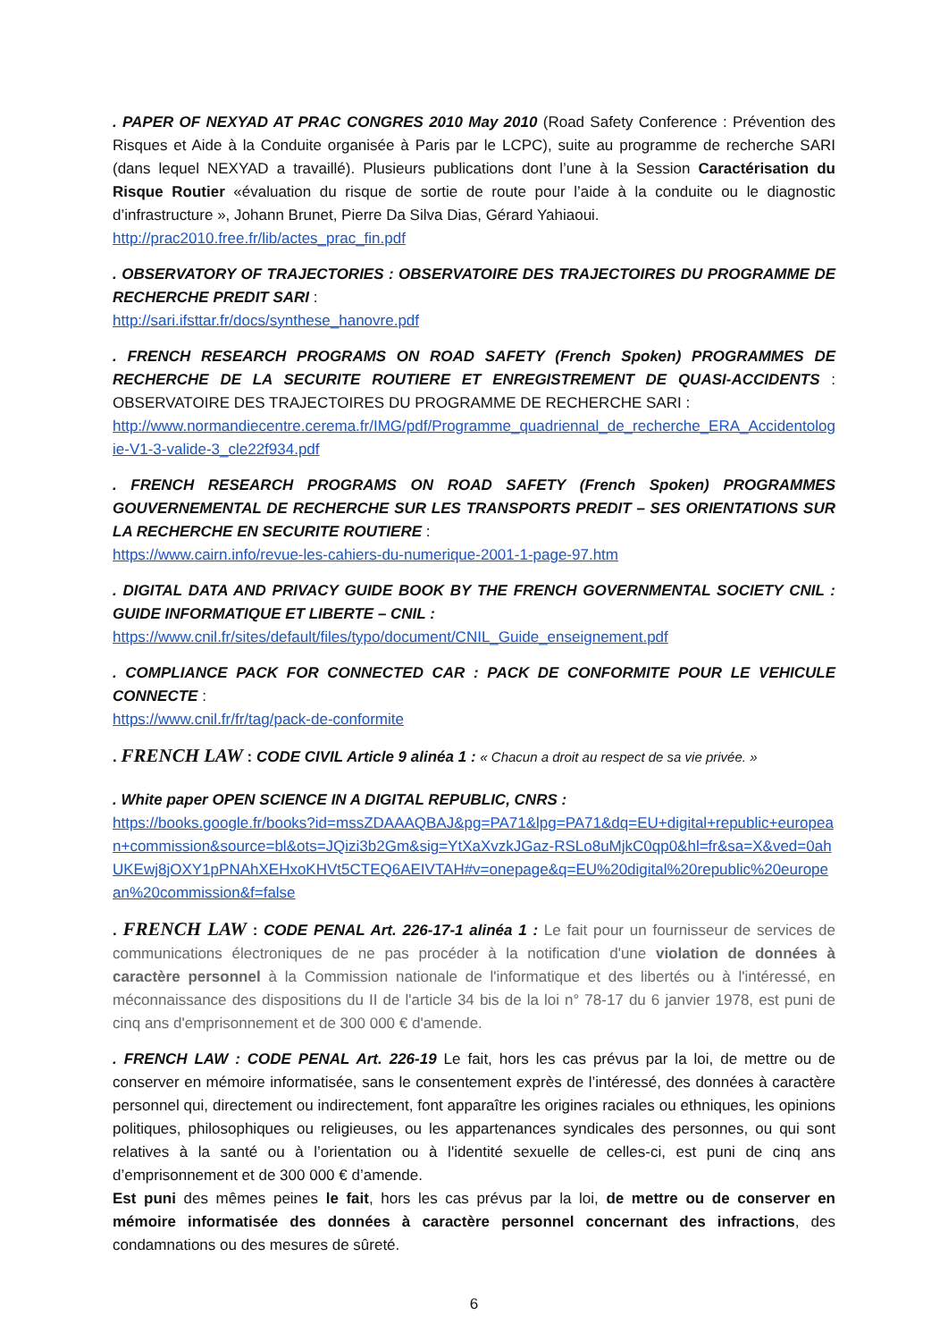. PAPER OF NEXYAD AT PRAC CONGRES 2010 May 2010 (Road Safety Conference : Prévention des Risques et Aide à la Conduite organisée à Paris par le LCPC), suite au programme de recherche SARI (dans lequel NEXYAD a travaillé). Plusieurs publications dont l’une à la Session Caractérisation du Risque Routier «évaluation du risque de sortie de route pour l’aide à la conduite ou le diagnostic d’infrastructure », Johann Brunet, Pierre Da Silva Dias, Gérard Yahiaoui.
http://prac2010.free.fr/lib/actes_prac_fin.pdf
. OBSERVATORY OF TRAJECTORIES : OBSERVATOIRE DES TRAJECTOIRES DU PROGRAMME DE RECHERCHE PREDIT SARI :
http://sari.ifsttar.fr/docs/synthese_hanovre.pdf
. FRENCH RESEARCH PROGRAMS ON ROAD SAFETY (French Spoken) PROGRAMMES DE RECHERCHE DE LA SECURITE ROUTIERE ET ENREGISTREMENT DE QUASI-ACCIDENTS : OBSERVATOIRE DES TRAJECTOIRES DU PROGRAMME DE RECHERCHE SARI :
http://www.normandiecentre.cerema.fr/IMG/pdf/Programme_quadriennal_de_recherche_ERA_Accidentologie-V1-3-valide-3_cle22f934.pdf
. FRENCH RESEARCH PROGRAMS ON ROAD SAFETY (French Spoken) PROGRAMMES GOUVERNEMENTAL DE RECHERCHE SUR LES TRANSPORTS PREDIT – SES ORIENTATIONS SUR LA RECHERCHE EN SECURITE ROUTIERE :
https://www.cairn.info/revue-les-cahiers-du-numerique-2001-1-page-97.htm
. DIGITAL DATA AND PRIVACY GUIDE BOOK BY THE FRENCH GOVERNMENTAL SOCIETY CNIL : GUIDE INFORMATIQUE ET LIBERTE – CNIL :
https://www.cnil.fr/sites/default/files/typo/document/CNIL_Guide_enseignement.pdf
. COMPLIANCE PACK FOR CONNECTED CAR : PACK DE CONFORMITE POUR LE VEHICULE CONNECTE :
https://www.cnil.fr/fr/tag/pack-de-conformite
. FRENCH LAW : CODE CIVIL Article 9 alinéa 1 : « Chacun a droit au respect de sa vie privée. »
. White paper OPEN SCIENCE IN A DIGITAL REPUBLIC, CNRS :
https://books.google.fr/books?id=mssZDAAAQBAJ&pg=PA71&lpg=PA71&dq=EU+digital+republic+european+commission&source=bl&ots=JQizi3b2Gm&sig=YtXaXvzkJGaz-RSLo8uMjkC0qp0&hl=fr&sa=X&ved=0ahUKEwj8jOXY1pPNAhXEHxoKHVt5CTEQ6AEIVTAH#v=onepage&q=EU%20digital%20republic%20european%20commission&f=false
. FRENCH LAW : CODE PENAL Art. 226-17-1 alinéa 1 : Le fait pour un fournisseur de services de communications électroniques de ne pas procéder à la notification d'une violation de données à caractère personnel à la Commission nationale de l'informatique et des libertés ou à l'intéressé, en méconnaissance des dispositions du II de l'article 34 bis de la loi n° 78-17 du 6 janvier 1978, est puni de cinq ans d'emprisonnement et de 300 000 € d'amende.
. FRENCH LAW : CODE PENAL Art. 226-19 Le fait, hors les cas prévus par la loi, de mettre ou de conserver en mémoire informatisée, sans le consentement exprès de l’intéressé, des données à caractère personnel qui, directement ou indirectement, font apparaître les origines raciales ou ethniques, les opinions politiques, philosophiques ou religieuses, ou les appartenances syndicales des personnes, ou qui sont relatives à la santé ou à l’orientation ou à l'identité sexuelle de celles-ci, est puni de cinq ans d’emprisonnement et de 300 000 € d’amende.
Est puni des mêmes peines le fait, hors les cas prévus par la loi, de mettre ou de conserver en mémoire informatisée des données à caractère personnel concernant des infractions, des condamnations ou des mesures de sûreté.
6